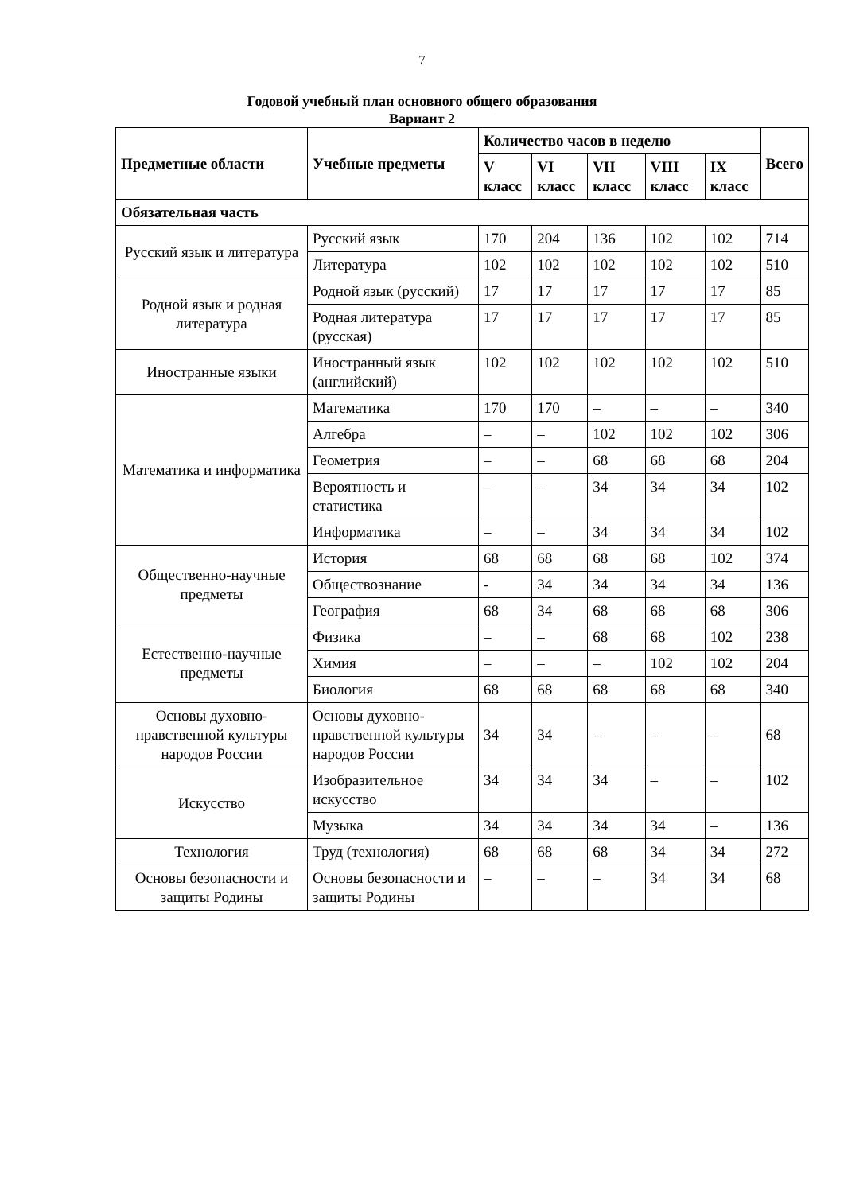7
Годовой учебный план основного общего образования
Вариант 2
| Предметные области | Учебные предметы | Количество часов в неделю | | | | | Всего |
| --- | --- | --- | --- | --- | --- | --- | --- |
| | | V класс | VI класс | VII класс | VIII класс | IX класс | |
| Обязательная часть | | | | | | | |
| Русский язык и литература | Русский язык | 170 | 204 | 136 | 102 | 102 | 714 |
| | Литература | 102 | 102 | 102 | 102 | 102 | 510 |
| Родной язык и родная литература | Родной язык (русский) | 17 | 17 | 17 | 17 | 17 | 85 |
| | Родная литература (русская) | 17 | 17 | 17 | 17 | 17 | 85 |
| Иностранные языки | Иностранный язык (английский) | 102 | 102 | 102 | 102 | 102 | 510 |
| Математика и информатика | Математика | 170 | 170 | – | – | – | 340 |
| | Алгебра | – | – | 102 | 102 | 102 | 306 |
| | Геометрия | – | – | 68 | 68 | 68 | 204 |
| | Вероятность и статистика | – | – | 34 | 34 | 34 | 102 |
| | Информатика | – | – | 34 | 34 | 34 | 102 |
| Общественно-научные предметы | История | 68 | 68 | 68 | 68 | 102 | 374 |
| | Обществознание | - | 34 | 34 | 34 | 34 | 136 |
| | География | 68 | 34 | 68 | 68 | 68 | 306 |
| Естественно-научные предметы | Физика | – | – | 68 | 68 | 102 | 238 |
| | Химия | – | – | – | 102 | 102 | 204 |
| | Биология | 68 | 68 | 68 | 68 | 68 | 340 |
| Основы духовно-нравственной культуры народов России | Основы духовно-нравственной культуры народов России | 34 | 34 | – | – | – | 68 |
| Искусство | Изобразительное искусство | 34 | 34 | 34 | – | – | 102 |
| | Музыка | 34 | 34 | 34 | 34 | – | 136 |
| Технология | Труд (технология) | 68 | 68 | 68 | 34 | 34 | 272 |
| Основы безопасности и защиты Родины | Основы безопасности и защиты Родины | – | – | – | 34 | 34 | 68 |